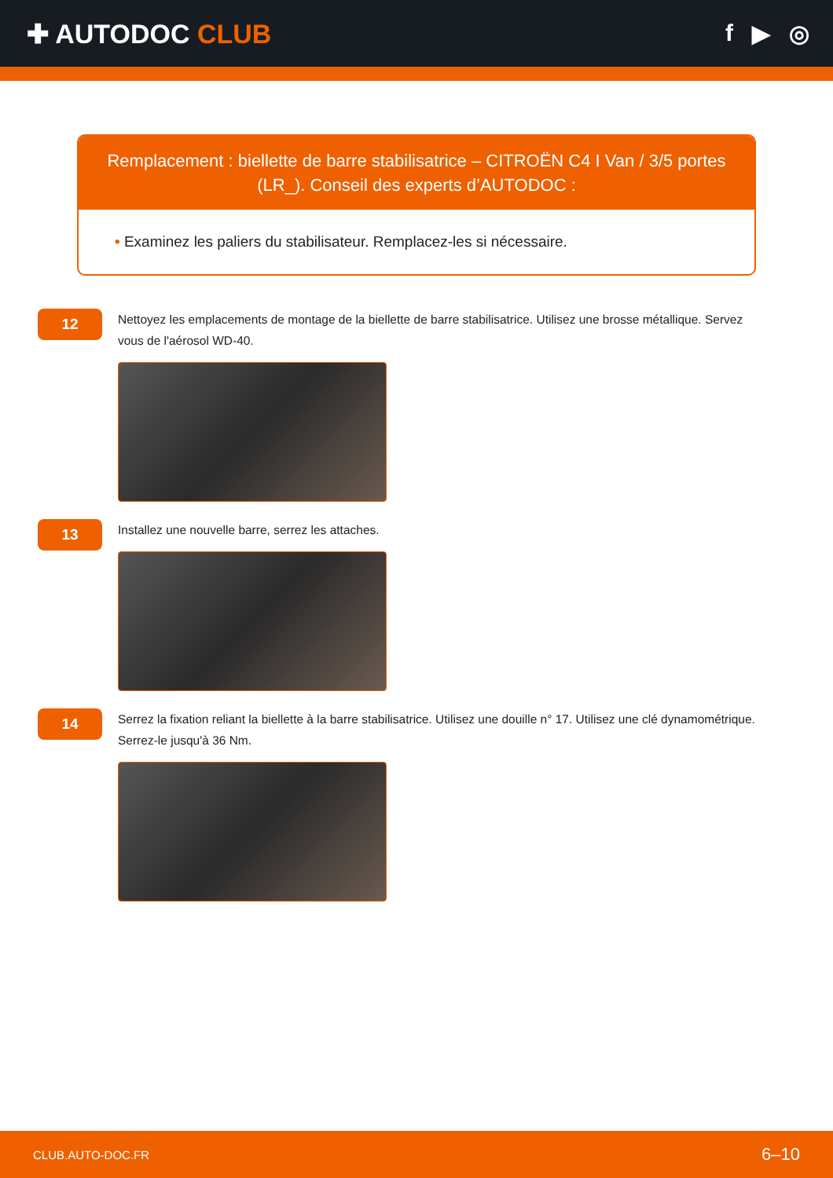✚ AUTODOC CLUB f ▶ ◎
Remplacement : biellette de barre stabilisatrice – CITROËN C4 I Van / 3/5 portes (LR_). Conseil des experts d’AUTODOC :
• Examinez les paliers du stabilisateur. Remplacez-les si nécessaire.
12
Nettoyez les emplacements de montage de la biellette de barre stabilisatrice. Utilisez une brosse métallique. Servez vous de l'aérosol WD-40.
13
Installez une nouvelle barre, serrez les attaches.
14
Serrez la fixation reliant la biellette à la barre stabilisatrice. Utilisez une douille n° 17. Utilisez une clé dynamométrique. Serrez-le jusqu'à 36 Nm.
CLUB.AUTO-DOC.FR 6–10